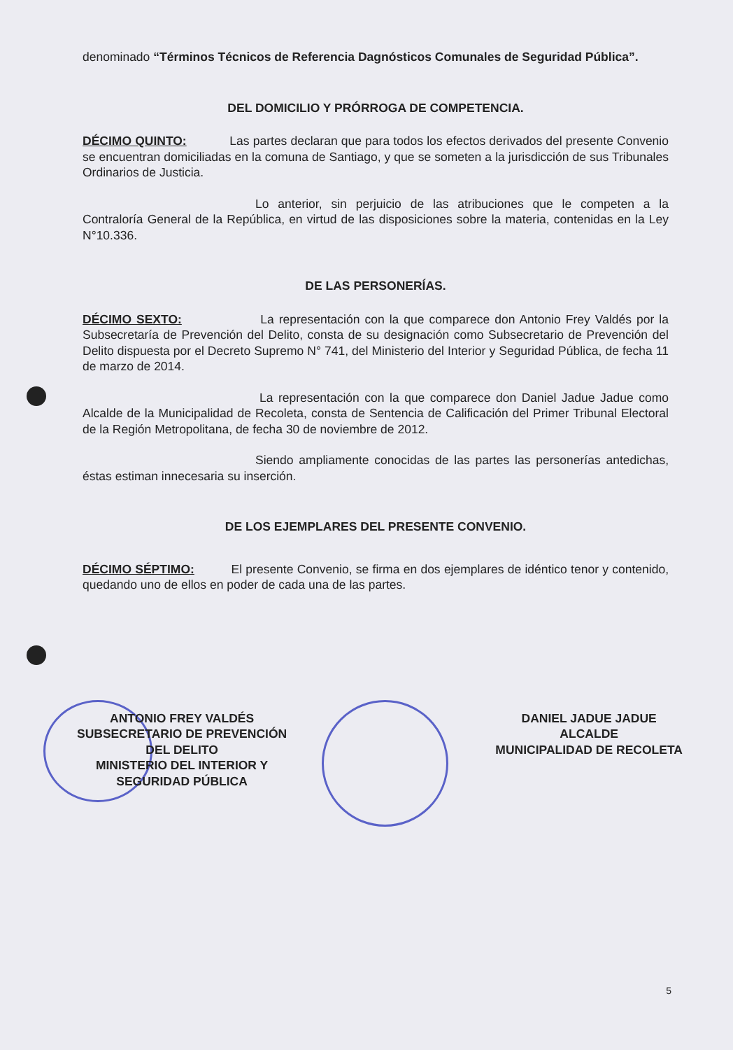denominado “Términos Técnicos de Referencia Dagnósticos Comunales de Seguridad Pública”.
DEL DOMICILIO Y PRÓRROGA DE COMPETENCIA.
DÉCIMO QUINTO: Las partes declaran que para todos los efectos derivados del presente Convenio se encuentran domiciliadas en la comuna de Santiago, y que se someten a la jurisdicción de sus Tribunales Ordinarios de Justicia.
Lo anterior, sin perjuicio de las atribuciones que le competen a la Contraloría General de la República, en virtud de las disposiciones sobre la materia, contenidas en la Ley N°10.336.
DE LAS PERSONERÍAS.
DÉCIMO SEXTO: La representación con la que comparece don Antonio Frey Valdés por la Subsecretaría de Prevención del Delito, consta de su designación como Subsecretario de Prevención del Delito dispuesta por el Decreto Supremo N° 741, del Ministerio del Interior y Seguridad Pública, de fecha 11 de marzo de 2014.
La representación con la que comparece don Daniel Jadue Jadue como Alcalde de la Municipalidad de Recoleta, consta de Sentencia de Calificación del Primer Tribunal Electoral de la Región Metropolitana, de fecha 30 de noviembre de 2012.
Siendo ampliamente conocidas de las partes las personerías antedichas, éstas estiman innecesaria su inserción.
DE LOS EJEMPLARES DEL PRESENTE CONVENIO.
DÉCIMO SÉPTIMO: El presente Convenio, se firma en dos ejemplares de idéntico tenor y contenido, quedando uno de ellos en poder de cada una de las partes.
ANTONIO FREY VALDÉS
SUBSECRETARIO DE PREVENCIÓN
DEL DELITO
MINISTERIO DEL INTERIOR Y
SEGURIDAD PÚBLICA
DANIEL JADUE JADUE
ALCALDE
MUNICIPALIDAD DE RECOLETA
5